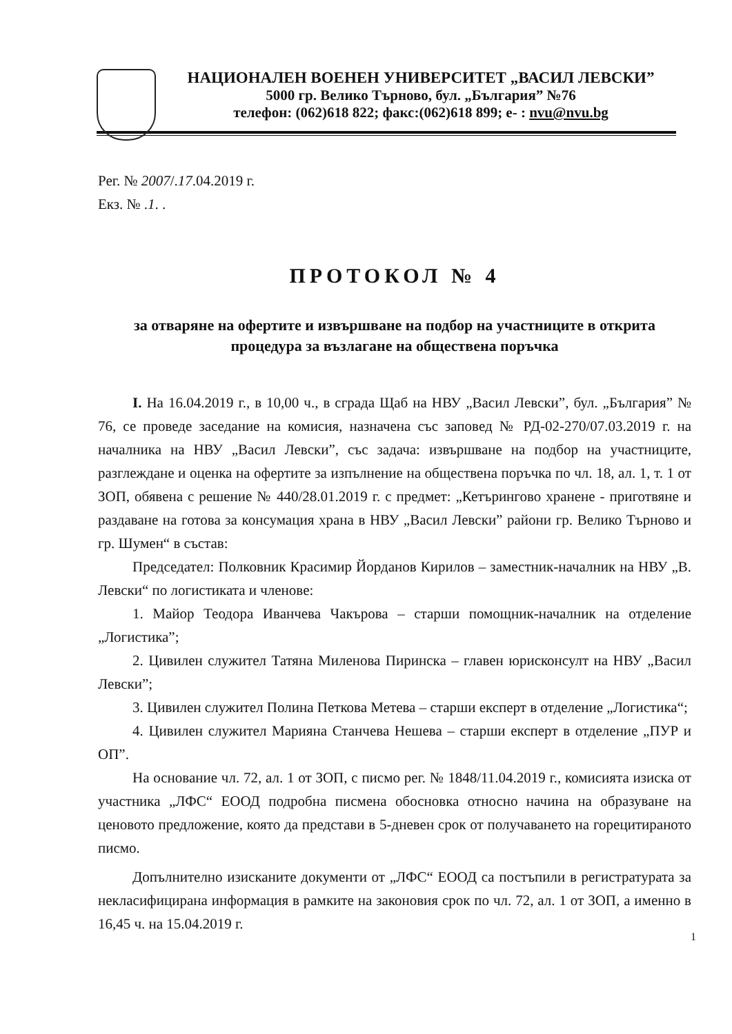НАЦИОНАЛЕН ВОЕНЕН УНИВЕРСИТЕТ „ВАСИЛ ЛЕВСКИ”
5000 гр. Велико Търново, бул. „България” №76
телефон: (062)618 822; факс:(062)618 899; е- : nvu@nvu.bg
Рег. № 2007/.17.04.2019 г.
Екз. № .1. .
ПРОТОКОЛ № 4
за отваряне на офертите и извършване на подбор на участниците в открита процедура за възлагане на обществена поръчка
I. На 16.04.2019 г., в 10,00 ч., в сграда Щаб на НВУ „Васил Левски”, бул. „България” № 76, се проведе заседание на комисия, назначена със заповед № РД-02-270/07.03.2019 г. на началника на НВУ „Васил Левски”, със задача: извършване на подбор на участниците, разглеждане и оценка на офертите за изпълнение на обществена поръчка по чл. 18, ал. 1, т. 1 от ЗОП, обявена с решение № 440/28.01.2019 г. с предмет: „Кетърингово хранене - приготвяне и раздаване на готова за консумация храна в НВУ „Васил Левски” райони гр. Велико Търново и гр. Шумен“ в състав:
Председател: Полковник Красимир Йорданов Кирилов – заместник-началник на НВУ „В. Левски“ по логистиката и членове:
1. Майор Теодора Иванчева Чакърова – старши помощник-началник на отделение „Логистика”;
2. Цивилен служител Татяна Миленова Пиринска – главен юрисконсулт на НВУ „Васил Левски”;
3. Цивилен служител Полина Петкова Метева – старши експерт в отделение „Логистика“;
4. Цивилен служител Марияна Станчева Нешева – старши експерт в отделение „ПУР и ОП”.
На основание чл. 72, ал. 1 от ЗОП, с писмо рег. № 1848/11.04.2019 г., комисията изиска от участника „ЛФС“ ЕООД подробна писмена обосновка относно начина на образуване на ценовото предложение, която да представи в 5-дневен срок от получаването на горецитираното писмо.
Допълнително изисканите документи от „ЛФС“ ЕООД са постъпили в регистратурата за некласифицирана информация в рамките на законовия срок по чл. 72, ал. 1 от ЗОП, а именно в 16,45 ч. на 15.04.2019 г.
1